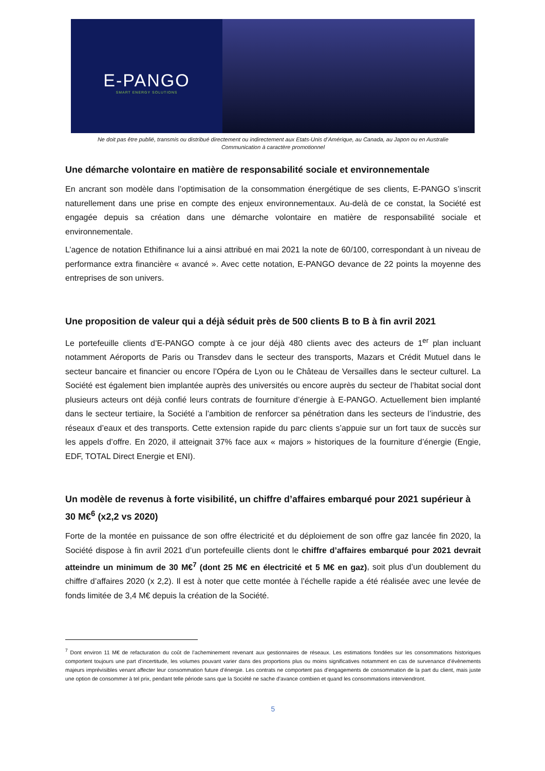E-PANGO
SMART ENERGY SOLUTIONS
Ne doit pas être publié, transmis ou distribué directement ou indirectement aux Etats-Unis d’Amérique, au Canada, au Japon ou en Australie
Communication à caractère promotionnel
Une démarche volontaire en matière de responsabilité sociale et environnementale
En ancrant son modèle dans l’optimisation de la consommation énergétique de ses clients, E-PANGO s’inscrit naturellement dans une prise en compte des enjeux environnementaux. Au-delà de ce constat, la Société est engagée depuis sa création dans une démarche volontaire en matière de responsabilité sociale et environnementale.
L’agence de notation Ethifinance lui a ainsi attribué en mai 2021 la note de 60/100, correspondant à un niveau de performance extra financière « avancé ». Avec cette notation, E-PANGO devance de 22 points la moyenne des entreprises de son univers.
Une proposition de valeur qui a déjà séduit près de 500 clients B to B à fin avril 2021
Le portefeuille clients d’E-PANGO compte à ce jour déjà 480 clients avec des acteurs de 1<sup>er</sup> plan incluant notamment Aéroports de Paris ou Transdev dans le secteur des transports, Mazars et Crédit Mutuel dans le secteur bancaire et financier ou encore l’Opéra de Lyon ou le Château de Versailles dans le secteur culturel. La Société est également bien implantée auprès des universités ou encore auprès du secteur de l’habitat social dont plusieurs acteurs ont déjà confié leurs contrats de fourniture d’énergie à E-PANGO. Actuellement bien implanté dans le secteur tertiaire, la Société a l’ambition de renforcer sa pénétration dans les secteurs de l’industrie, des réseaux d’eaux et des transports. Cette extension rapide du parc clients s’appuie sur un fort taux de succès sur les appels d’offre. En 2020, il atteignait 37% face aux « majors » historiques de la fourniture d’énergie (Engie, EDF, TOTAL Direct Energie et ENI).
Un modèle de revenus à forte visibilité, un chiffre d’affaires embarqué pour 2021 supérieur à 30 M€<sup>6</sup> (x2,2 vs 2020)
Forte de la montée en puissance de son offre électricité et du déploiement de son offre gaz lancée fin 2020, la Société dispose à fin avril 2021 d’un portefeuille clients dont le chiffre d’affaires embarqué pour 2021 devrait atteindre un minimum de 30 M€<sup>7</sup> (dont 25 M€ en électricité et 5 M€ en gaz), soit plus d’un doublement du chiffre d’affaires 2020 (x 2,2). Il est à noter que cette montée à l’échelle rapide a été réalisée avec une levée de fonds limitée de 3,4 M€ depuis la création de la Société.
<sup>7</sup> Dont environ 11 M€ de refacturation du coût de l’acheminement revenant aux gestionnaires de réseaux. Les estimations fondées sur les consommations historiques comportent toujours une part d’incertitude, les volumes pouvant varier dans des proportions plus ou moins significatives notamment en cas de survenance d’évènements majeurs imprévisibles venant affecter leur consommation future d’énergie. Les contrats ne comportent pas d’engagements de consommation de la part du client, mais juste une option de consommer à tel prix, pendant telle période sans que la Société ne sache d’avance combien et quand les consommations interviendront.
5